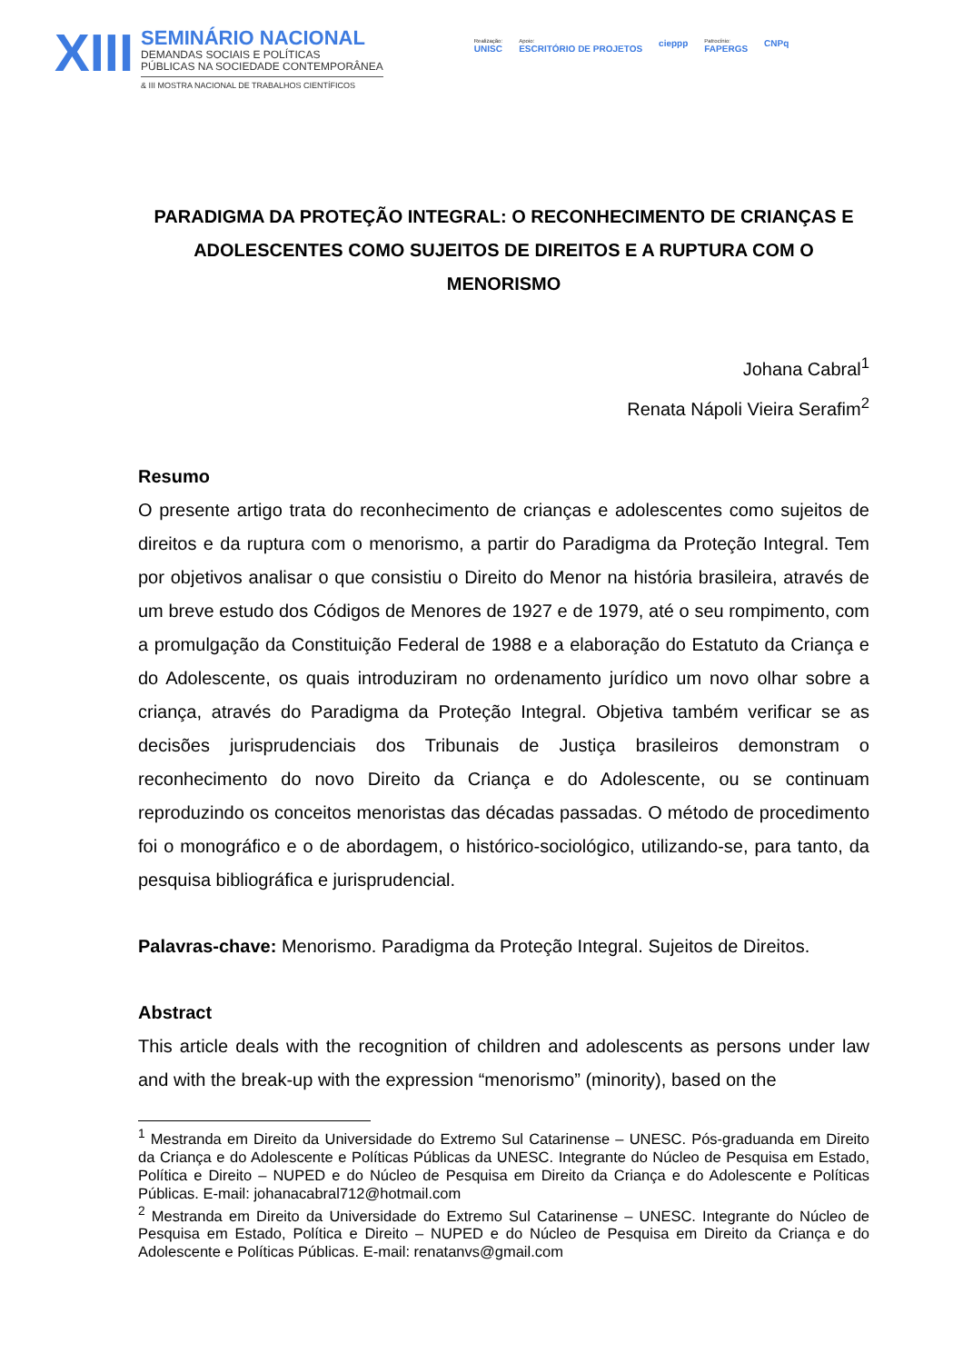XIII
SEMINÁRIO NACIONAL
DEMANDAS SOCIAIS E POLÍTICAS
PÚBLICAS NA SOCIEDADE CONTEMPORÂNEA
& III MOSTRA NACIONAL DE TRABALHOS CIENTÍFICOS
Realização:
UNISC
Apoio:
ESCRITÓRIO DE PROJETOS
cieppp
Patrocínio:
FAPERGS
CNPq
PARADIGMA DA PROTEÇÃO INTEGRAL: O RECONHECIMENTO DE CRIANÇAS E ADOLESCENTES COMO SUJEITOS DE DIREITOS E A RUPTURA COM O MENORISMO
Johana Cabral<sup>1</sup>
Renata Nápoli Vieira Serafim<sup>2</sup>
Resumo
O presente artigo trata do reconhecimento de crianças e adolescentes como sujeitos de direitos e da ruptura com o menorismo, a partir do Paradigma da Proteção Integral. Tem por objetivos analisar o que consistiu o Direito do Menor na história brasileira, através de um breve estudo dos Códigos de Menores de 1927 e de 1979, até o seu rompimento, com a promulgação da Constituição Federal de 1988 e a elaboração do Estatuto da Criança e do Adolescente, os quais introduziram no ordenamento jurídico um novo olhar sobre a criança, através do Paradigma da Proteção Integral. Objetiva também verificar se as decisões jurisprudenciais dos Tribunais de Justiça brasileiros demonstram o reconhecimento do novo Direito da Criança e do Adolescente, ou se continuam reproduzindo os conceitos menoristas das décadas passadas. O método de procedimento foi o monográfico e o de abordagem, o histórico-sociológico, utilizando-se, para tanto, da pesquisa bibliográfica e jurisprudencial.
Palavras-chave: Menorismo. Paradigma da Proteção Integral. Sujeitos de Direitos.
Abstract
This article deals with the recognition of children and adolescents as persons under law and with the break-up with the expression “menorismo” (minority), based on the
<sup>1</sup> Mestranda em Direito da Universidade do Extremo Sul Catarinense – UNESC. Pós-graduanda em Direito da Criança e do Adolescente e Políticas Públicas da UNESC. Integrante do Núcleo de Pesquisa em Estado, Política e Direito – NUPED e do Núcleo de Pesquisa em Direito da Criança e do Adolescente e Políticas Públicas. E-mail: johanacabral712@hotmail.com
<sup>2</sup> Mestranda em Direito da Universidade do Extremo Sul Catarinense – UNESC. Integrante do Núcleo de Pesquisa em Estado, Política e Direito – NUPED e do Núcleo de Pesquisa em Direito da Criança e do Adolescente e Políticas Públicas. E-mail: renatanvs@gmail.com